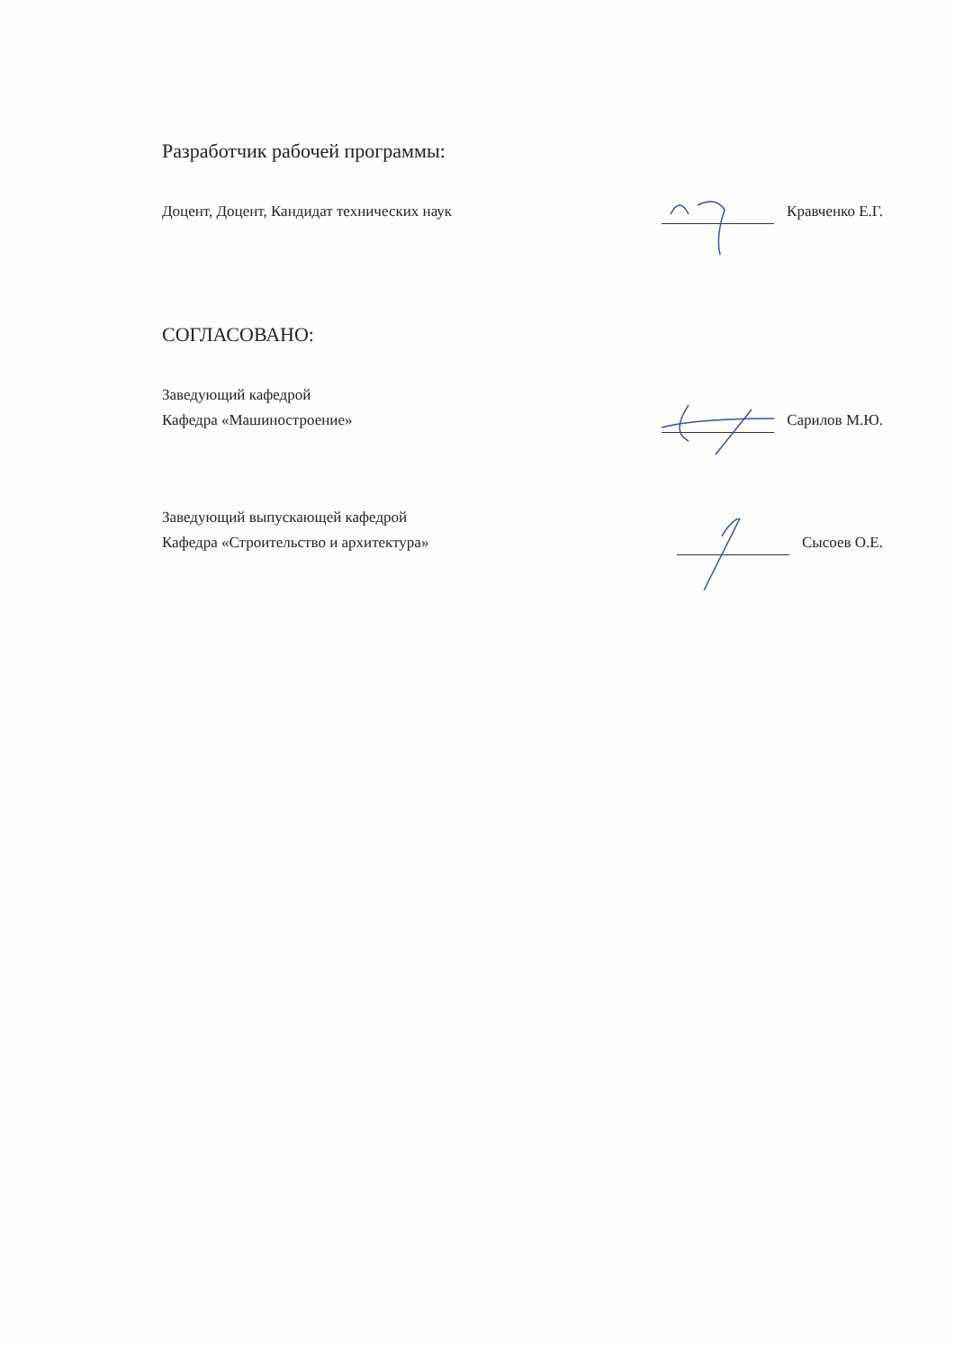Разработчик рабочей программы:
Доцент, Доцент, Кандидат технических наук
Кравченко Е.Г.
СОГЛАСОВАНО:
Заведующий кафедрой
Кафедра «Машиностроение»
Сарилов М.Ю.
Заведующий выпускающей кафедрой
Кафедра «Строительство и архитектура»
Сысоев О.Е.